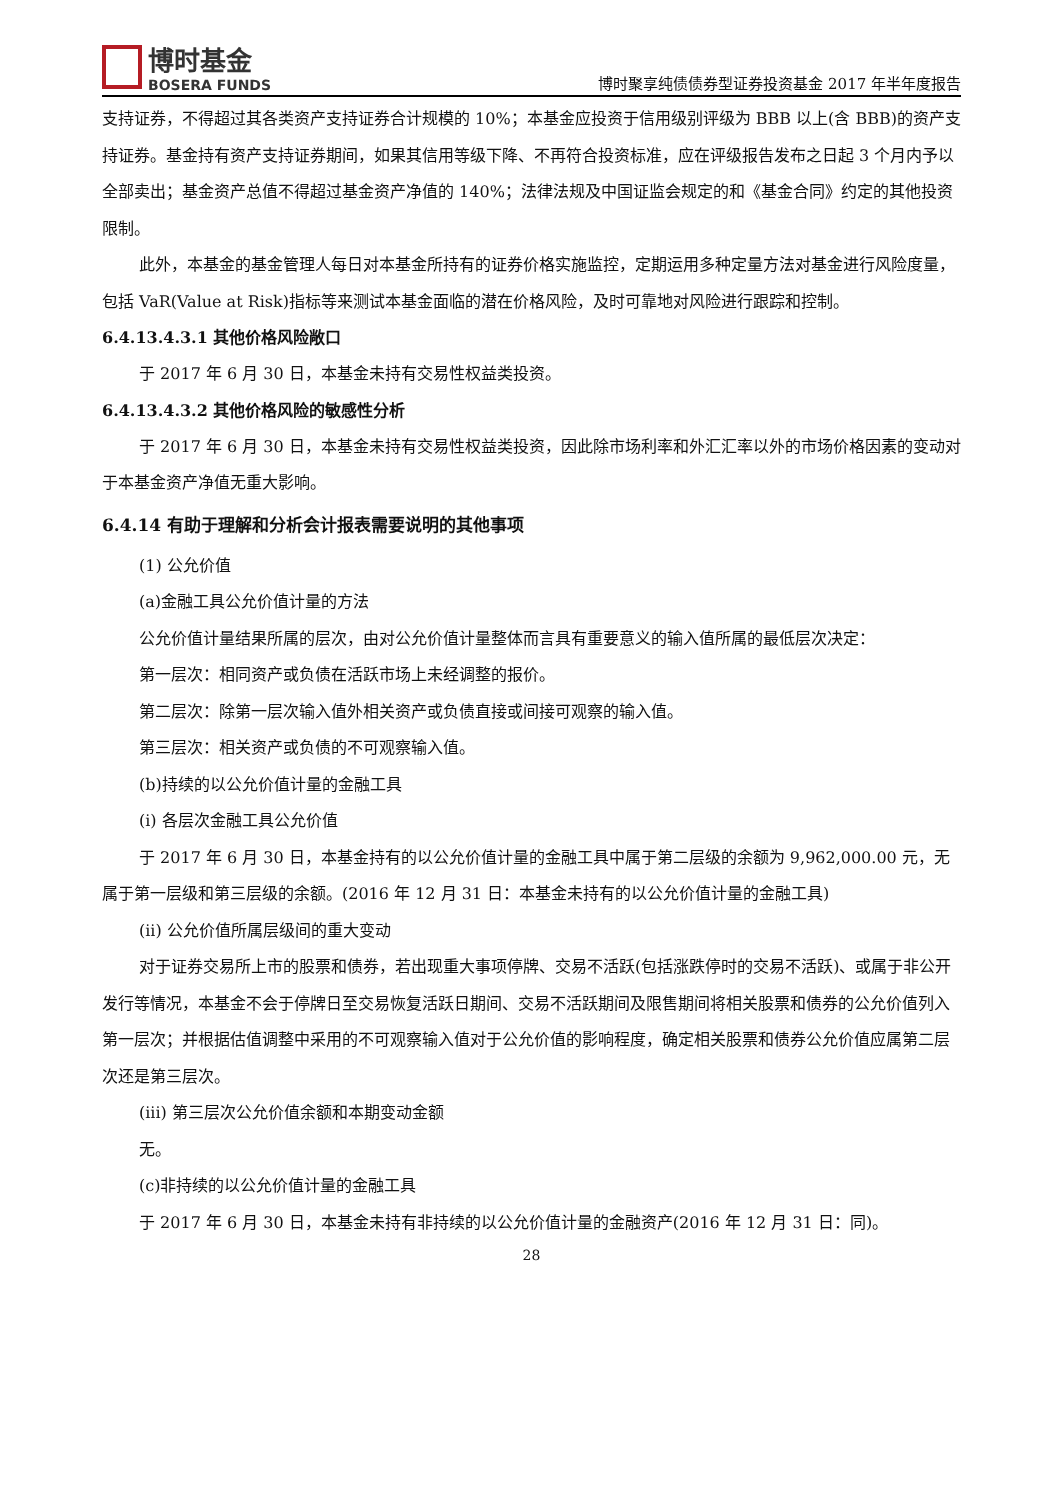博时基金
BOSERA FUNDS
博时聚享纯债债券型证券投资基金 2017 年半年度报告
支持证券，不得超过其各类资产支持证券合计规模的 10%；本基金应投资于信用级别评级为 BBB 以上(含 BBB)的资产支持证券。基金持有资产支持证券期间，如果其信用等级下降、不再符合投资标准，应在评级报告发布之日起 3 个月内予以全部卖出；基金资产总值不得超过基金资产净值的 140%；法律法规及中国证监会规定的和《基金合同》约定的其他投资限制。
此外，本基金的基金管理人每日对本基金所持有的证券价格实施监控，定期运用多种定量方法对基金进行风险度量，包括 VaR(Value at Risk)指标等来测试本基金面临的潜在价格风险，及时可靠地对风险进行跟踪和控制。
6.4.13.4.3.1 其他价格风险敞口
于 2017 年 6 月 30 日，本基金未持有交易性权益类投资。
6.4.13.4.3.2 其他价格风险的敏感性分析
于 2017 年 6 月 30 日，本基金未持有交易性权益类投资，因此除市场利率和外汇汇率以外的市场价格因素的变动对于本基金资产净值无重大影响。
6.4.14 有助于理解和分析会计报表需要说明的其他事项
(1) 公允价值
(a)金融工具公允价值计量的方法
公允价值计量结果所属的层次，由对公允价值计量整体而言具有重要意义的输入值所属的最低层次决定：
第一层次：相同资产或负债在活跃市场上未经调整的报价。
第二层次：除第一层次输入值外相关资产或负债直接或间接可观察的输入值。
第三层次：相关资产或负债的不可观察输入值。
(b)持续的以公允价值计量的金融工具
(i) 各层次金融工具公允价值
于 2017 年 6 月 30 日，本基金持有的以公允价值计量的金融工具中属于第二层级的余额为 9,962,000.00 元，无属于第一层级和第三层级的余额。(2016 年 12 月 31 日：本基金未持有的以公允价值计量的金融工具)
(ii) 公允价值所属层级间的重大变动
对于证券交易所上市的股票和债券，若出现重大事项停牌、交易不活跃(包括涨跌停时的交易不活跃)、或属于非公开发行等情况，本基金不会于停牌日至交易恢复活跃日期间、交易不活跃期间及限售期间将相关股票和债券的公允价值列入第一层次；并根据估值调整中采用的不可观察输入值对于公允价值的影响程度，确定相关股票和债券公允价值应属第二层次还是第三层次。
(iii) 第三层次公允价值余额和本期变动金额
无。
(c)非持续的以公允价值计量的金融工具
于 2017 年 6 月 30 日，本基金未持有非持续的以公允价值计量的金融资产(2016 年 12 月 31 日：同)。
28